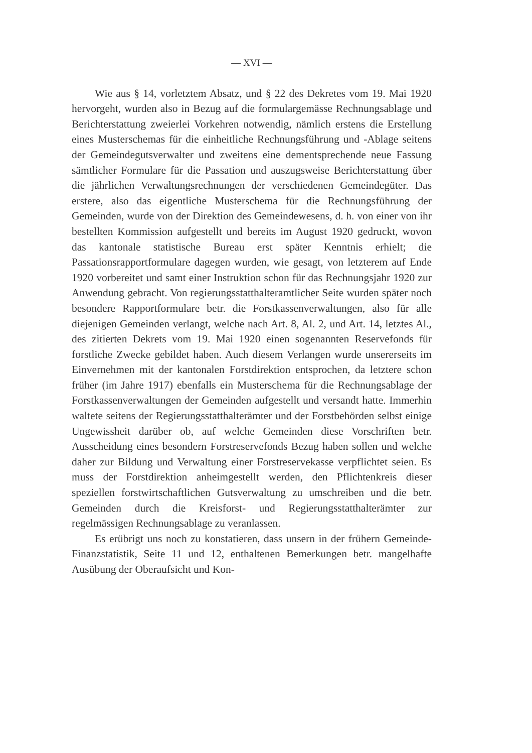— XVI —
Wie aus § 14, vorletztem Absatz, und § 22 des Dekretes vom 19. Mai 1920 hervorgeht, wurden also in Bezug auf die formulargemässe Rechnungsablage und Berichterstattung zweierlei Vorkehren notwendig, nämlich erstens die Erstellung eines Musterschemas für die einheitliche Rechnungsführung und -Ablage seitens der Gemeindegutsverwalter und zweitens eine dementsprechende neue Fassung sämtlicher Formulare für die Passation und auszugsweise Berichterstattung über die jährlichen Verwaltungsrechnungen der verschiedenen Gemeindegüter. Das erstere, also das eigentliche Musterschema für die Rechnungsführung der Gemeinden, wurde von der Direktion des Gemeindewesens, d. h. von einer von ihr bestellten Kommission aufgestellt und bereits im August 1920 gedruckt, wovon das kantonale statistische Bureau erst später Kenntnis erhielt; die Passationsrapportformulare dagegen wurden, wie gesagt, von letzterem auf Ende 1920 vorbereitet und samt einer Instruktion schon für das Rechnungsjahr 1920 zur Anwendung gebracht. Von regierungsstatthalteramtlicher Seite wurden später noch besondere Rapportformulare betr. die Forstkassenverwaltungen, also für alle diejenigen Gemeinden verlangt, welche nach Art. 8, Al. 2, und Art. 14, letztes Al., des zitierten Dekrets vom 19. Mai 1920 einen sogenannten Reservefonds für forstliche Zwecke gebildet haben. Auch diesem Verlangen wurde unsererseits im Einvernehmen mit der kantonalen Forstdirektion entsprochen, da letztere schon früher (im Jahre 1917) ebenfalls ein Musterschema für die Rechnungsablage der Forstkassenverwaltungen der Gemeinden aufgestellt und versandt hatte. Immerhin waltete seitens der Regierungsstatthalterämter und der Forstbehörden selbst einige Ungewissheit darüber ob, auf welche Gemeinden diese Vorschriften betr. Ausscheidung eines besondern Forstreservefonds Bezug haben sollen und welche daher zur Bildung und Verwaltung einer Forstreservekasse verpflichtet seien. Es muss der Forstdirektion anheimgestellt werden, den Pflichtenkreis dieser speziellen forstwirtschaftlichen Gutsverwaltung zu umschreiben und die betr. Gemeinden durch die Kreisforst- und Regierungsstatthalterämter zur regelmässigen Rechnungsablage zu veranlassen.
Es erübrigt uns noch zu konstatieren, dass unsern in der frühern Gemeinde-Finanzstatistik, Seite 11 und 12, enthaltenen Bemerkungen betr. mangelhafte Ausübung der Oberaufsicht und Kon-